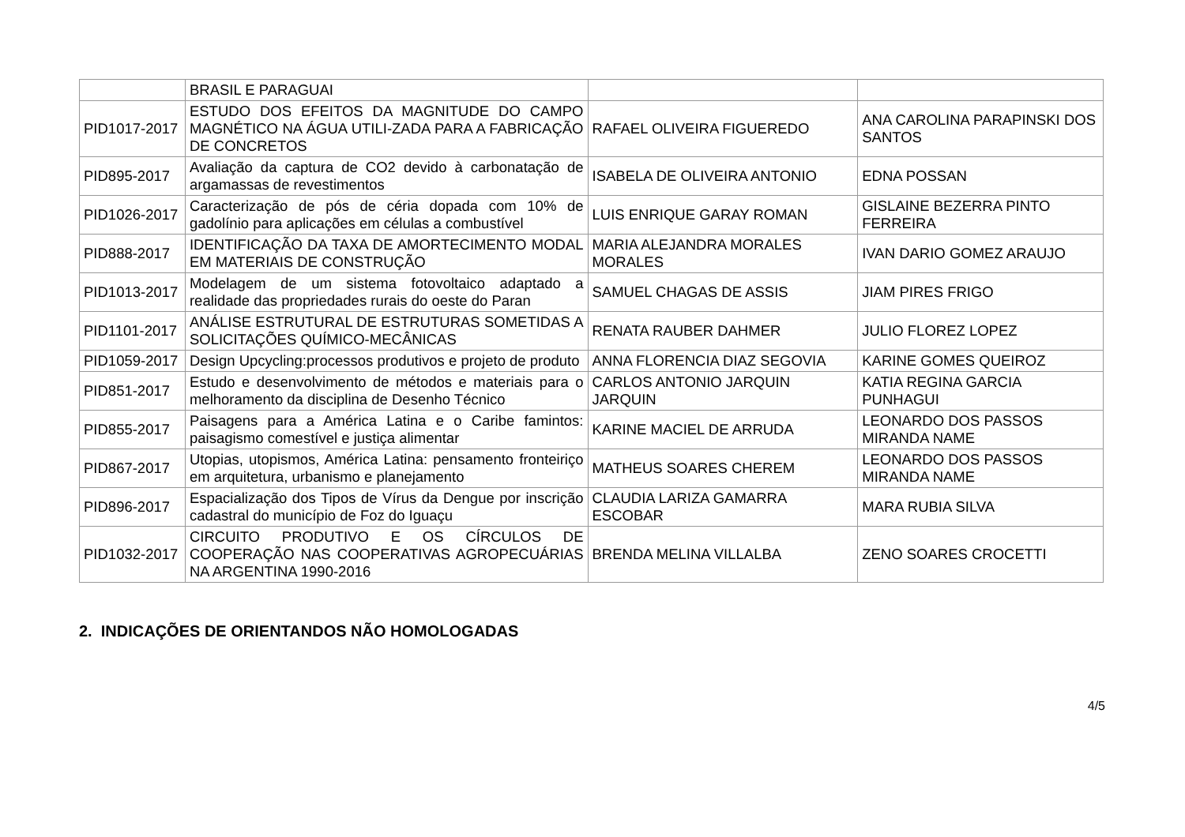| | BRASIL E PARAGUAI | | |
| PID1017-2017 | ESTUDO DOS EFEITOS DA MAGNITUDE DO CAMPO MAGNÉTICO NA ÁGUA UTILI-ZADA PARA A FABRICAÇÃO DE CONCRETOS | RAFAEL OLIVEIRA FIGUEREDO | ANA CAROLINA PARAPINSKI DOS SANTOS |
| PID895-2017 | Avaliação da captura de CO2 devido à carbonatação de argamassas de revestimentos | ISABELA DE OLIVEIRA ANTONIO | EDNA POSSAN |
| PID1026-2017 | Caracterização de pós de céria dopada com 10% de gadolínio para aplicações em células a combustível | LUIS ENRIQUE GARAY ROMAN | GISLAINE BEZERRA PINTO FERREIRA |
| PID888-2017 | IDENTIFICAÇÃO DA TAXA DE AMORTECIMENTO MODAL EM MATERIAIS DE CONSTRUÇÃO | MARIA ALEJANDRA MORALES MORALES | IVAN DARIO GOMEZ ARAUJO |
| PID1013-2017 | Modelagem de um sistema fotovoltaico adaptado a realidade das propriedades rurais do oeste do Paran | SAMUEL CHAGAS DE ASSIS | JIAM PIRES FRIGO |
| PID1101-2017 | ANÁLISE ESTRUTURAL DE ESTRUTURAS SOMETIDAS A SOLICITAÇÕES QUÍMICO-MECÂNICAS | RENATA RAUBER DAHMER | JULIO FLOREZ LOPEZ |
| PID1059-2017 | Design Upcycling:processos produtivos e projeto de produto | ANNA FLORENCIA DIAZ SEGOVIA | KARINE GOMES QUEIROZ |
| PID851-2017 | Estudo e desenvolvimento de métodos e materiais para o melhoramento da disciplina de Desenho Técnico | CARLOS ANTONIO JARQUIN JARQUIN | KATIA REGINA GARCIA PUNHAGUI |
| PID855-2017 | Paisagens para a América Latina e o Caribe famintos: paisagismo comestível e justiça alimentar | KARINE MACIEL DE ARRUDA | LEONARDO DOS PASSOS MIRANDA NAME |
| PID867-2017 | Utopias, utopismos, América Latina: pensamento fronteiriço em arquitetura, urbanismo e planejamento | MATHEUS SOARES CHEREM | LEONARDO DOS PASSOS MIRANDA NAME |
| PID896-2017 | Espacialização dos Tipos de Vírus da Dengue por inscrição cadastral do município de Foz do Iguaçu | CLAUDIA LARIZA GAMARRA ESCOBAR | MARA RUBIA SILVA |
| PID1032-2017 | CIRCUITO PRODUTIVO E OS CÍRCULOS DE COOPERAÇÃO NAS COOPERATIVAS AGROPECUÁRIAS NA ARGENTINA 1990-2016 | BRENDA MELINA VILLALBA | ZENO SOARES CROCETTI |
2. INDICAÇÕES DE ORIENTANDOS NÃO HOMOLOGADAS
4/5